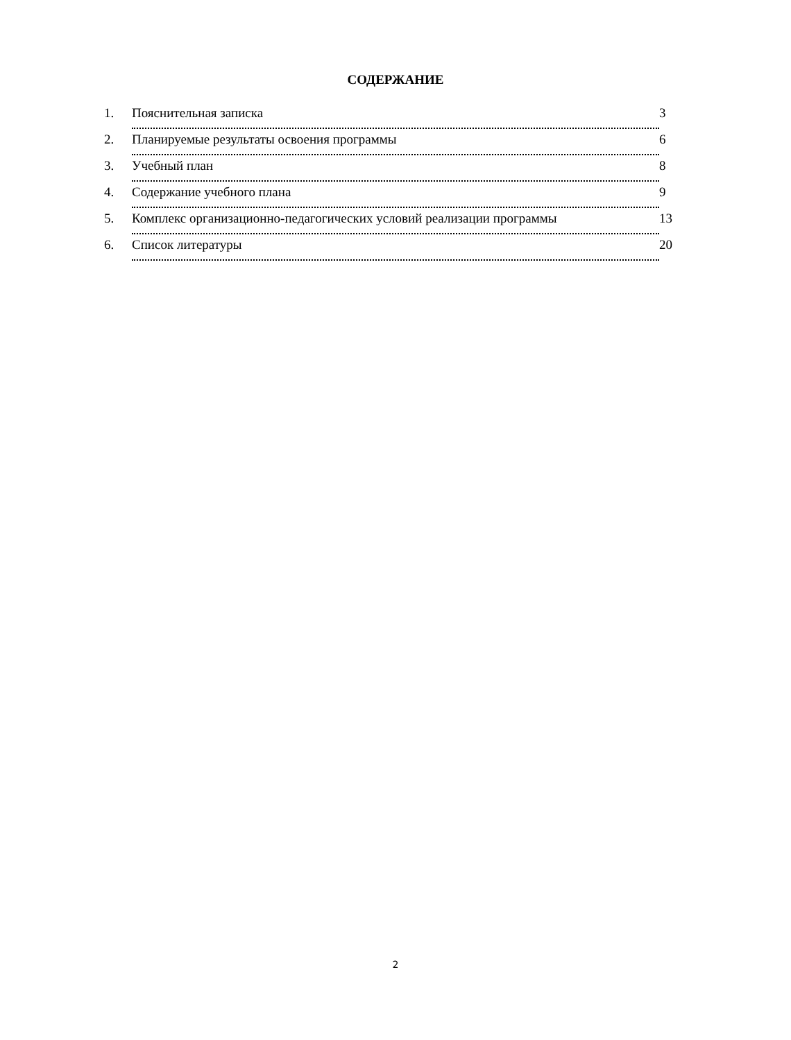СОДЕРЖАНИЕ
1. Пояснительная записка 3
2. Планируемые результаты освоения программы 6
3. Учебный план 8
4. Содержание учебного плана 9
5. Комплекс организационно-педагогических условий реализации программы 13
6. Список литературы 20
2